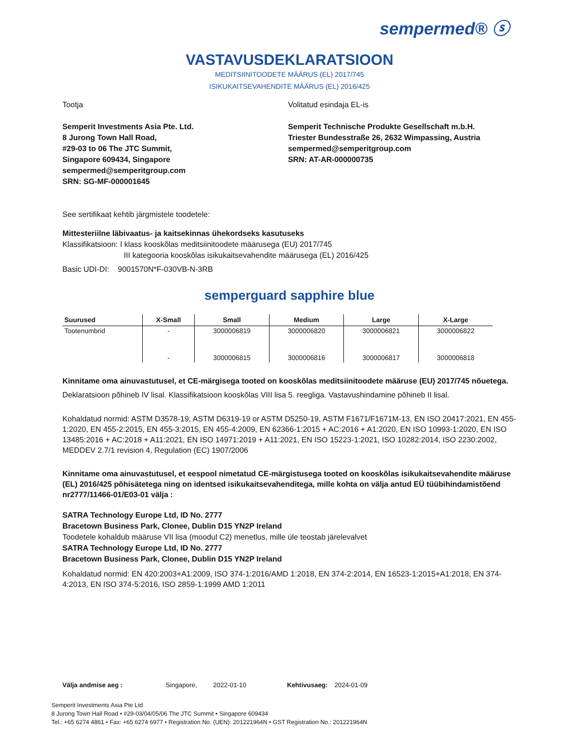sempermed® ⓢ
VASTAVUSDEKLARATSIOON
MEDITSIINITOODETE MÄÄRUS (EL) 2017/745
ISIKUKAITSEVAHENDITE MÄÄRUS (EL) 2016/425
Tootja
Semperit Investments Asia Pte. Ltd.
8 Jurong Town Hall Road,
#29-03 to 06 The JTC Summit,
Singapore 609434, Singapore
sempermed@semperitgroup.com
SRN: SG-MF-000001645
Volitatud esindaja EL-is
Semperit Technische Produkte Gesellschaft m.b.H.
Triester Bundesstraße 26, 2632 Wimpassing, Austria
sempermed@semperitgroup.com
SRN: AT-AR-000000735
See sertifikaat kehtib järgmistele toodetele:
Mittesteriilne läbivaatus- ja kaitsekinnas ühekordseks kasutuseks
Klassifikatsioon: I klass kooskõlas meditsiinitoodete määrusega (EU) 2017/745
III kategooria kooskõlas isikukaitsevahendite määrusega (EL) 2016/425
Basic UDI-DI: 9001570N*F-030VB-N-3RB
semperguard sapphire blue
| Suurused | X-Small | Small | Medium | Large | X-Large |
| --- | --- | --- | --- | --- | --- |
| Tootenumbrid | - | 3000006819 | 3000006820 | 3000006821 | 3000006822 |
| | - | 3000006815 | 3000006816 | 3000006817 | 3000006818 |
Kinnitame oma ainuvastutusel, et CE-märgisega tooted on kooskõlas meditsiinitoodete määruse (EU) 2017/745 nõuetega.
Deklaratsioon põhineb IV lisal. Klassifikatsioon kooskõlas VIII lisa 5. reegliga. Vastavushindamine põhineb II lisal.
Kohaldatud normid: ASTM D3578-19, ASTM D6319-19 or ASTM D5250-19, ASTM F1671/F1671M-13, EN ISO 20417:2021, EN 455-1:2020, EN 455-2:2015, EN 455-3:2015, EN 455-4:2009, EN 62366-1:2015 + AC:2016 + A1:2020, EN ISO 10993-1:2020, EN ISO 13485:2016 + AC:2018 + A11:2021, EN ISO 14971:2019 + A11:2021, EN ISO 15223-1:2021, ISO 10282:2014, ISO 2230:2002, MEDDEV 2.7/1 revision 4, Regulation (EC) 1907/2006
Kinnitame oma ainuvastutusel, et eespool nimetatud CE-märgistusega tooted on kooskõlas isikukaitsevahendite määruse (EL) 2016/425 põhisätetega ning on identsed isikukaitsevahenditega, mille kohta on välja antud EÜ tüübihindamistõend nr2777/11466-01/E03-01 välja :
SATRA Technology Europe Ltd, ID No. 2777
Bracetown Business Park, Clonee, Dublin D15 YN2P Ireland
Toodetele kohaldub määruse VII lisa (moodul C2) menetlus, mille üle teostab järelevalvet
SATRA Technology Europe Ltd, ID No. 2777
Bracetown Business Park, Clonee, Dublin D15 YN2P Ireland
Kohaldatud normid: EN 420:2003+A1:2009, ISO 374-1:2016/AMD 1:2018, EN 374-2:2014, EN 16523-1:2015+A1:2018, EN 374-4:2013, EN ISO 374-5:2016, ISO 2859-1:1999 AMD 1:2011
Välja andmise aeg : Singapore, 2022-01-10 Kehtivusaeg: 2024-01-09
Semperit Investments Asia Pte Ltd
8 Jurong Town Hall Road • #29-03/04/05/06 The JTC Summit • Singapore 609434
Tel.: +65 6274 4861 • Fax: +65 6274 6977 • Registration No. (UEN): 201221964N • GST Registration No.: 201221964N